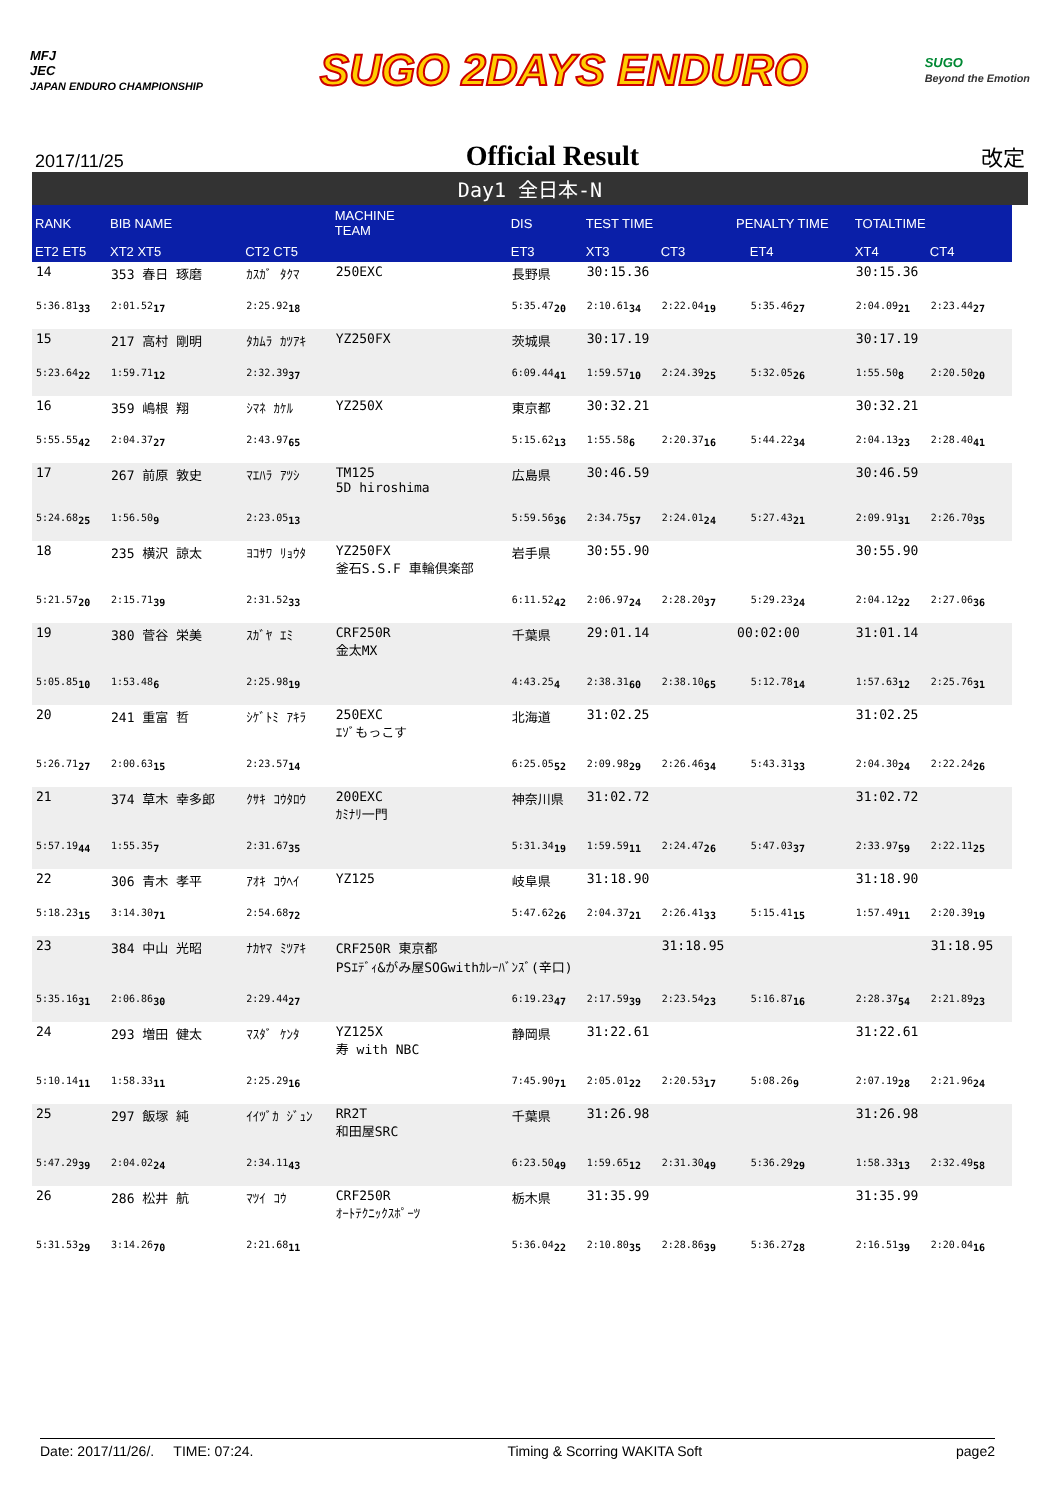MFJ
JEC
JAPAN ENDURO CHAMPIONSHIP
SUGO 2DAYS ENDURO
SUGO
Beyond the Emotion
2017/11/25 Official Result 改定
Day1 全日本-N
| RANK | BIB NAME | | MACHINE TEAM | DIS | TEST TIME | | PENALTY TIME | | TOTALTIME | |
| --- | --- | --- | --- | --- | --- | --- | --- | --- | --- | --- |
| ET2 ET5 | XT2 XT5 | CT2 CT5 | | ET3 | XT3 | CT3 | | ET4 | XT4 | CT4 |
| 14 | 353 春日 琢磨 | ｶｽｶﾞ ﾀｸﾏ | 250EXC | 長野県 | 30:15.36 | | | | 30:15.36 | |
| 5:36.81<sub>33</sub> | 2:01.52<sub>17</sub> | 2:25.92<sub>18</sub> | | 5:35.47<sub>20</sub> | 2:10.61<sub>34</sub> | 2:22.04<sub>19</sub> | | 5:35.46<sub>27</sub> | 2:04.09<sub>21</sub> | 2:23.44<sub>27</sub> |
| 15 | 217 高村 剛明 | ﾀｶﾑﾗ ｶﾂｱｷ | YZ250FX | 茨城県 | 30:17.19 | | | | 30:17.19 | |
| 5:23.64<sub>22</sub> | 1:59.71<sub>12</sub> | 2:32.39<sub>37</sub> | | 6:09.44<sub>41</sub> | 1:59.57<sub>10</sub> | 2:24.39<sub>25</sub> | | 5:32.05<sub>26</sub> | 1:55.50<sub>8</sub> | 2:20.50<sub>20</sub> |
| 16 | 359 嶋根 翔 | ｼﾏﾈ ｶｹﾙ | YZ250X | 東京都 | 30:32.21 | | | | 30:32.21 | |
| 5:55.55<sub>42</sub> | 2:04.37<sub>27</sub> | 2:43.97<sub>65</sub> | | 5:15.62<sub>13</sub> | 1:55.58<sub>6</sub> | 2:20.37<sub>16</sub> | | 5:44.22<sub>34</sub> | 2:04.13<sub>23</sub> | 2:28.40<sub>41</sub> |
| 17 | 267 前原 敦史 | ﾏｴﾊﾗ ｱﾂｼ | TM125 5D hiroshima | 広島県 | 30:46.59 | | | | 30:46.59 | |
| 5:24.68<sub>25</sub> | 1:56.50<sub>9</sub> | 2:23.05<sub>13</sub> | | 5:59.56<sub>36</sub> | 2:34.75<sub>57</sub> | 2:24.01<sub>24</sub> | | 5:27.43<sub>21</sub> | 2:09.91<sub>31</sub> | 2:26.70<sub>35</sub> |
| 18 | 235 横沢 諒太 | ﾖｺｻﾜ ﾘｮｳﾀ | YZ250FX 釜石S.S.F 車輪倶楽部 | 岩手県 | 30:55.90 | | | | 30:55.90 | |
| 5:21.57<sub>20</sub> | 2:15.71<sub>39</sub> | 2:31.52<sub>33</sub> | | 6:11.52<sub>42</sub> | 2:06.97<sub>24</sub> | 2:28.20<sub>37</sub> | | 5:29.23<sub>24</sub> | 2:04.12<sub>22</sub> | 2:27.06<sub>36</sub> |
| 19 | 380 菅谷 栄美 | ｽｶﾞﾔ ｴﾐ | CRF250R 金太MX | 千葉県 | 29:01.14 | | 00:02:00 | | 31:01.14 | |
| 5:05.85<sub>10</sub> | 1:53.48<sub>6</sub> | 2:25.98<sub>19</sub> | | 4:43.25<sub>4</sub> | 2:38.31<sub>60</sub> | 2:38.10<sub>65</sub> | | 5:12.78<sub>14</sub> | 1:57.63<sub>12</sub> | 2:25.76<sub>31</sub> |
| 20 | 241 重富 哲 | ｼｹﾞﾄﾐ ｱｷﾗ | 250EXC ｴｿﾞもっこす | 北海道 | 31:02.25 | | | | 31:02.25 | |
| 5:26.71<sub>27</sub> | 2:00.63<sub>15</sub> | 2:23.57<sub>14</sub> | | 6:25.05<sub>52</sub> | 2:09.98<sub>29</sub> | 2:26.46<sub>34</sub> | | 5:43.31<sub>33</sub> | 2:04.30<sub>24</sub> | 2:22.24<sub>26</sub> |
| 21 | 374 草木 幸多郎 | ｸｻｷ ｺｳﾀﾛｳ | 200EXC ｶﾐﾅﾘ一門 | 神奈川県 | 31:02.72 | | | | 31:02.72 | |
| 5:57.19<sub>44</sub> | 1:55.35<sub>7</sub> | 2:31.67<sub>35</sub> | | 5:31.34<sub>19</sub> | 1:59.59<sub>11</sub> | 2:24.47<sub>26</sub> | | 5:47.03<sub>37</sub> | 2:33.97<sub>59</sub> | 2:22.11<sub>25</sub> |
| 22 | 306 青木 孝平 | ｱｵｷ ｺｳﾍｲ | YZ125 | 岐阜県 | 31:18.90 | | | | 31:18.90 | |
| 5:18.23<sub>15</sub> | 3:14.30<sub>71</sub> | 2:54.68<sub>72</sub> | | 5:47.62<sub>26</sub> | 2:04.37<sub>21</sub> | 2:26.41<sub>33</sub> | | 5:15.41<sub>15</sub> | 1:57.49<sub>11</sub> | 2:20.39<sub>19</sub> |
| 23 | 384 中山 光昭 | ﾅｶﾔﾏ ﾐﾂｱｷ | CRF250R 東京都 PSｴﾃﾞｨ&がみ屋SOGwithｶﾚｰﾊﾞﾝｽﾞ(辛口) | | | 31:18.95 | | | | 31:18.95 |
| 5:35.16<sub>31</sub> | 2:06.86<sub>30</sub> | 2:29.44<sub>27</sub> | | 6:19.23<sub>47</sub> | 2:17.59<sub>39</sub> | 2:23.54<sub>23</sub> | | 5:16.87<sub>16</sub> | 2:28.37<sub>54</sub> | 2:21.89<sub>23</sub> |
| 24 | 293 増田 健太 | ﾏｽﾀﾞ ｹﾝﾀ | YZ125X 寿 with NBC | 静岡県 | 31:22.61 | | | | 31:22.61 | |
| 5:10.14<sub>11</sub> | 1:58.33<sub>11</sub> | 2:25.29<sub>16</sub> | | 7:45.90<sub>71</sub> | 2:05.01<sub>22</sub> | 2:20.53<sub>17</sub> | | 5:08.26<sub>9</sub> | 2:07.19<sub>28</sub> | 2:21.96<sub>24</sub> |
| 25 | 297 飯塚 純 | ｲｲﾂﾞｶ ｼﾞｭﾝ | RR2T 和田屋SRC | 千葉県 | 31:26.98 | | | | 31:26.98 | |
| 5:47.29<sub>39</sub> | 2:04.02<sub>24</sub> | 2:34.11<sub>43</sub> | | 6:23.50<sub>49</sub> | 1:59.65<sub>12</sub> | 2:31.30<sub>49</sub> | | 5:36.29<sub>29</sub> | 1:58.33<sub>13</sub> | 2:32.49<sub>58</sub> |
| 26 | 286 松井 航 | ﾏﾂｲ ｺｳ | CRF250R ｵｰﾄﾃｸﾆｯｸｽﾎﾟｰﾂ | 栃木県 | 31:35.99 | | | | 31:35.99 | |
| 5:31.53<sub>29</sub> | 3:14.26<sub>70</sub> | 2:21.68<sub>11</sub> | | 5:36.04<sub>22</sub> | 2:10.80<sub>35</sub> | 2:28.86<sub>39</sub> | | 5:36.27<sub>28</sub> | 2:16.51<sub>39</sub> | 2:20.04<sub>16</sub> |
Date: 2017/11/26/. TIME: 07:24. Timing & Scorring WAKITA Soft page2